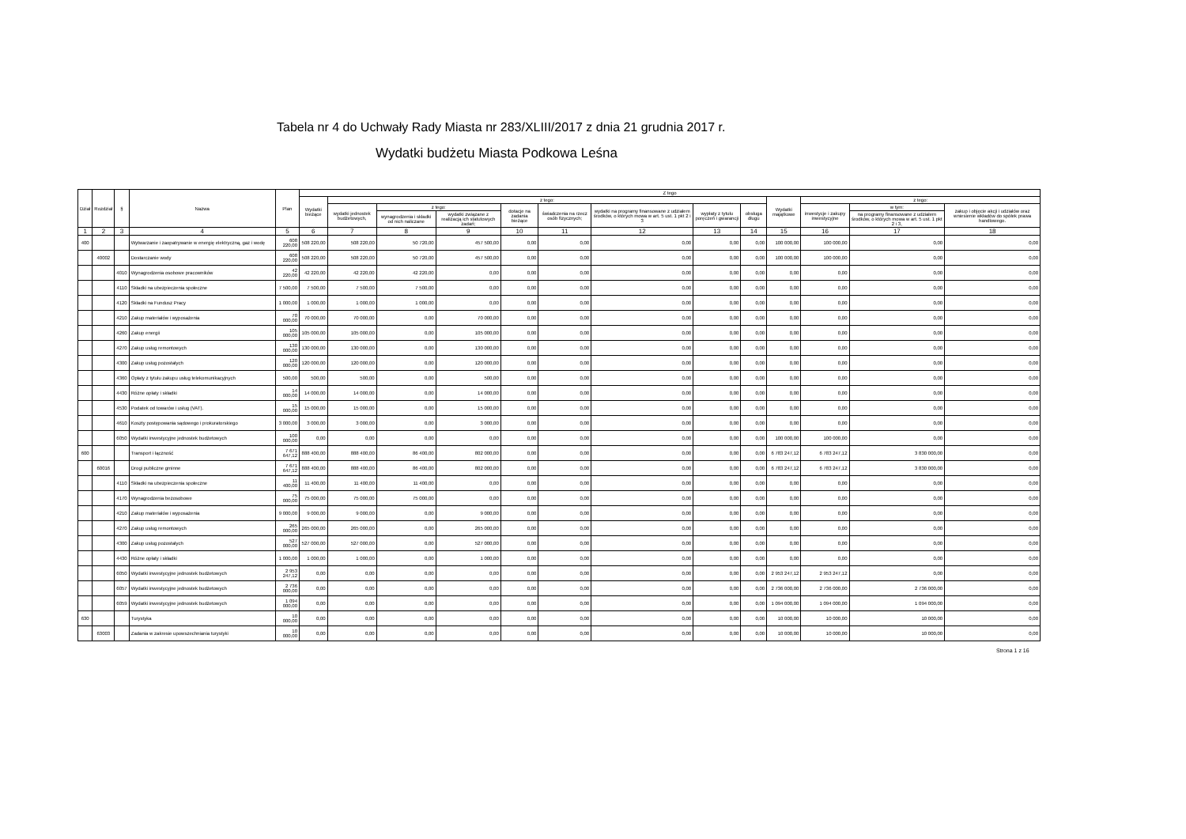Tabela nr 4 do Uchwały Rady Miasta nr 283/XLIII/2017 z dnia 21 grudnia 2017 r.
Wydatki budżetu Miasta Podkowa Leśna
| Dział | Rozdział | § | Nazwa | Plan | Z tego | | | | | | | | | | | | |
| --- | --- | --- | --- | --- | --- | --- | --- | --- | --- | --- | --- | --- | --- | --- | --- | --- | --- |
| | | | | | Wydatki bieżące | z tego: | | | | | | | | Wydatki majątkowe | z tego: | | |
| | | | | | | wydatki jednostek budżetowych, | z tego: | | dotacje na zadania bieżące | świadczenia na rzecz osób fizycznych; | wydatki na programy finansowane z udziałem środków, o których mowa w art. 5 ust. 1 pkt 2 i 3 | wypłaty z tytułu poręczeń i gwarancji | obsługa długu | | inwestycje i zakupy inwestycyjne | w tym: | zakup i objęcie akcji i udziałów oraz wniesienie wkładów do spółek prawa handlowego. |
| | | | | | | | wynagrodzenia i składki od nich naliczane | wydatki związane z realizacją ich statutowych zadań; | | | | | | | | na programy finansowane z udziałem środków, o których mowa w art. 5 ust. 1 pkt 2 i 3, | |
| 1 | 2 | 3 | 4 | 5 | 6 | 7 | 8 | 9 | 10 | 11 | 12 | 13 | 14 | 15 | 16 | 17 | 18 |
| 400 | | | Wytwarzanie i zaopatrywanie w energię elektryczną, gaz i wodę | 608 220,00 | 508 220,00 | 508 220,00 | 50 720,00 | 457 500,00 | 0,00 | 0,00 | 0,00 | 0,00 | 0,00 | 100 000,00 | 100 000,00 | 0,00 | 0,00 |
| | 40002 | | Dostarczanie wody | 608 220,00 | 508 220,00 | 508 220,00 | 50 720,00 | 457 500,00 | 0,00 | 0,00 | 0,00 | 0,00 | 0,00 | 100 000,00 | 100 000,00 | 0,00 | 0,00 |
| | | 4010 | Wynagrodzenia osobowe pracowników | 42 220,00 | 42 220,00 | 42 220,00 | 42 220,00 | 0,00 | 0,00 | 0,00 | 0,00 | 0,00 | 0,00 | 0,00 | 0,00 | 0,00 | 0,00 |
| | | 4110 | Składki na ubezpieczenia społeczne | 7 500,00 | 7 500,00 | 7 500,00 | 7 500,00 | 0,00 | 0,00 | 0,00 | 0,00 | 0,00 | 0,00 | 0,00 | 0,00 | 0,00 | 0,00 |
| | | 4120 | Składki na Fundusz Pracy | 1 000,00 | 1 000,00 | 1 000,00 | 1 000,00 | 0,00 | 0,00 | 0,00 | 0,00 | 0,00 | 0,00 | 0,00 | 0,00 | 0,00 | 0,00 |
| | | 4210 | Zakup materiałów i wyposażenia | 70 000,00 | 70 000,00 | 70 000,00 | 0,00 | 70 000,00 | 0,00 | 0,00 | 0,00 | 0,00 | 0,00 | 0,00 | 0,00 | 0,00 | 0,00 |
| | | 4260 | Zakup energii | 105 000,00 | 105 000,00 | 105 000,00 | 0,00 | 105 000,00 | 0,00 | 0,00 | 0,00 | 0,00 | 0,00 | 0,00 | 0,00 | 0,00 | 0,00 |
| | | 4270 | Zakup usług remontowych | 130 000,00 | 130 000,00 | 130 000,00 | 0,00 | 130 000,00 | 0,00 | 0,00 | 0,00 | 0,00 | 0,00 | 0,00 | 0,00 | 0,00 | 0,00 |
| | | 4300 | Zakup usług pozostałych | 120 000,00 | 120 000,00 | 120 000,00 | 0,00 | 120 000,00 | 0,00 | 0,00 | 0,00 | 0,00 | 0,00 | 0,00 | 0,00 | 0,00 | 0,00 |
| | | 4360 | Opłaty z tytułu zakupu usług telekomunikacyjnych | 500,00 | 500,00 | 500,00 | 0,00 | 500,00 | 0,00 | 0,00 | 0,00 | 0,00 | 0,00 | 0,00 | 0,00 | 0,00 | 0,00 |
| | | 4430 | Różne opłaty i składki | 14 000,00 | 14 000,00 | 14 000,00 | 0,00 | 14 000,00 | 0,00 | 0,00 | 0,00 | 0,00 | 0,00 | 0,00 | 0,00 | 0,00 | 0,00 |
| | | 4530 | Podatek od towarów i usług (VAT). | 15 000,00 | 15 000,00 | 15 000,00 | 0,00 | 15 000,00 | 0,00 | 0,00 | 0,00 | 0,00 | 0,00 | 0,00 | 0,00 | 0,00 | 0,00 |
| | | 4610 | Koszty postępowania sądowego i prokuratorskiego | 3 000,00 | 3 000,00 | 3 000,00 | 0,00 | 3 000,00 | 0,00 | 0,00 | 0,00 | 0,00 | 0,00 | 0,00 | 0,00 | 0,00 | 0,00 |
| | | 6050 | Wydatki inwestycyjne jednostek budżetowych | 100 000,00 | 0,00 | 0,00 | 0,00 | 0,00 | 0,00 | 0,00 | 0,00 | 0,00 | 0,00 | 100 000,00 | 100 000,00 | 0,00 | 0,00 |
| 600 | | | Transport i łączność | 7 671 647,12 | 888 400,00 | 888 400,00 | 86 400,00 | 802 000,00 | 0,00 | 0,00 | 0,00 | 0,00 | 0,00 | 6 783 247,12 | 6 783 247,12 | 3 830 000,00 | 0,00 |
| | 60016 | | Drogi publiczne gminne | 7 671 647,12 | 888 400,00 | 888 400,00 | 86 400,00 | 802 000,00 | 0,00 | 0,00 | 0,00 | 0,00 | 0,00 | 6 783 247,12 | 6 783 247,12 | 3 830 000,00 | 0,00 |
| | | 4110 | Składki na ubezpieczenia społeczne | 11 400,00 | 11 400,00 | 11 400,00 | 11 400,00 | 0,00 | 0,00 | 0,00 | 0,00 | 0,00 | 0,00 | 0,00 | 0,00 | 0,00 | 0,00 |
| | | 4170 | Wynagrodzenia bezosobowe | 75 000,00 | 75 000,00 | 75 000,00 | 75 000,00 | 0,00 | 0,00 | 0,00 | 0,00 | 0,00 | 0,00 | 0,00 | 0,00 | 0,00 | 0,00 |
| | | 4210 | Zakup materiałów i wyposażenia | 9 000,00 | 9 000,00 | 9 000,00 | 0,00 | 9 000,00 | 0,00 | 0,00 | 0,00 | 0,00 | 0,00 | 0,00 | 0,00 | 0,00 | 0,00 |
| | | 4270 | Zakup usług remontowych | 265 000,00 | 265 000,00 | 265 000,00 | 0,00 | 265 000,00 | 0,00 | 0,00 | 0,00 | 0,00 | 0,00 | 0,00 | 0,00 | 0,00 | 0,00 |
| | | 4300 | Zakup usług pozostałych | 527 000,00 | 527 000,00 | 527 000,00 | 0,00 | 527 000,00 | 0,00 | 0,00 | 0,00 | 0,00 | 0,00 | 0,00 | 0,00 | 0,00 | 0,00 |
| | | 4430 | Różne opłaty i składki | 1 000,00 | 1 000,00 | 1 000,00 | 0,00 | 1 000,00 | 0,00 | 0,00 | 0,00 | 0,00 | 0,00 | 0,00 | 0,00 | 0,00 | 0,00 |
| | | 6050 | Wydatki inwestycyjne jednostek budżetowych | 2 953 247,12 | 0,00 | 0,00 | 0,00 | 0,00 | 0,00 | 0,00 | 0,00 | 0,00 | 0,00 | 2 953 247,12 | 2 953 247,12 | 0,00 | 0,00 |
| | | 6057 | Wydatki inwestycyjne jednostek budżetowych | 2 736 000,00 | 0,00 | 0,00 | 0,00 | 0,00 | 0,00 | 0,00 | 0,00 | 0,00 | 0,00 | 2 736 000,00 | 2 736 000,00 | 2 736 000,00 | 0,00 |
| | | 6059 | Wydatki inwestycyjne jednostek budżetowych | 1 094 000,00 | 0,00 | 0,00 | 0,00 | 0,00 | 0,00 | 0,00 | 0,00 | 0,00 | 0,00 | 1 094 000,00 | 1 094 000,00 | 1 094 000,00 | 0,00 |
| 630 | | | Turystyka | 10 000,00 | 0,00 | 0,00 | 0,00 | 0,00 | 0,00 | 0,00 | 0,00 | 0,00 | 0,00 | 10 000,00 | 10 000,00 | 10 000,00 | 0,00 |
| | 63003 | | Zadania w zakresie upowszechniania turystyki | 10 000,00 | 0,00 | 0,00 | 0,00 | 0,00 | 0,00 | 0,00 | 0,00 | 0,00 | 0,00 | 10 000,00 | 10 000,00 | 10 000,00 | 0,00 |
Strona 1 z 16